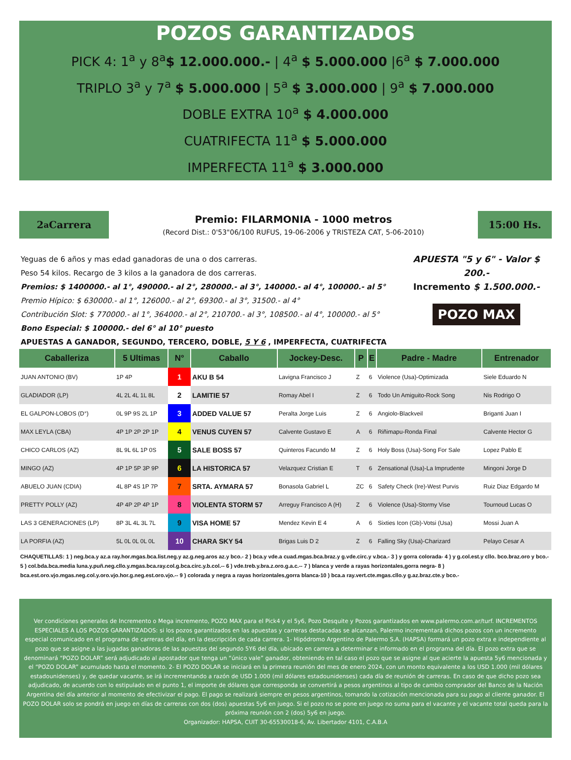POZOS GARANTIZADOS
PICK 4: 1<sup>a</sup> y 8<sup>a</sup>$ 12.000.000.- | 4<sup>a</sup> $ 5.000.000 |6<sup>a</sup> $ 7.000.000
TRIPLO 3<sup>a</sup> y 7<sup>a</sup> $ 5.000.000 | 5<sup>a</sup> $ 3.000.000 | 9<sup>a</sup> $ 7.000.000
DOBLE EXTRA 10<sup>a</sup> $ 4.000.000
CUATRIFECTA 11<sup>a</sup> $ 5.000.000
IMPERFECTA 11<sup>a</sup> $ 3.000.000
2 <sup>a</sup> Carrera
Premio: FILARMONIA - 1000 metros
(Record Dist.: 0'53"06/100 RUFUS, 19-06-2006 y TRISTEZA CAT, 5-06-2010)
15:00 Hs.
Yeguas de 6 años y mas edad ganadoras de una o dos carreras.
Peso 54 kilos. Recargo de 3 kilos a la ganadora de dos carreras.
Premios: $ 1400000.- al 1°, 490000.- al 2°, 280000.- al 3°, 140000.- al 4°, 100000.- al 5°
Premio Hípico: $ 630000.- al 1°, 126000.- al 2°, 69300.- al 3°, 31500.- al 4°
Contribución Slot: $ 770000.- al 1°, 364000.- al 2°, 210700.- al 3°, 108500.- al 4°, 100000.- al 5°
Bono Especial: $ 100000.- del 6° al 10° puesto
APUESTAS A GANADOR, SEGUNDO, TERCERO, DOBLE, 5 Y 6 , IMPERFECTA, CUATRIFECTA
APUESTA "5 y 6" - Valor $ 200.-
Incremento $ 1.500.000.-
POZO MAX
| Caballeriza | 5 Ultimas | N° | Caballo | Jockey-Desc. | P | E | Padre - Madre | Entrenador |
| --- | --- | --- | --- | --- | --- | --- | --- | --- |
| JUAN ANTONIO (BV) | 1P 4P | 1 | AKU B 54 | Lavigna Francisco J | Z | 6 | Violence (Usa)-Optimizada | Siele Eduardo N |
| GLADIADOR (LP) | 4L 2L 4L 1L 8L | 2 | LAMITIE 57 | Romay Abel I | Z | 6 | Todo Un Amiguito-Rock Song | Nis Rodrigo O |
| EL GALPON-LOBOS (D°) | 0L 9P 9S 2L 1P | 3 | ADDED VALUE 57 | Peralta Jorge Luis | Z | 6 | Angiolo-Blackveil | Briganti Juan I |
| MAX LEYLA (CBA) | 4P 1P 2P 2P 1P | 4 | VENUS CUYEN 57 | Calvente Gustavo E | A | 6 | Riñimapu-Ronda Final | Calvente Hector G |
| CHICO CARLOS (AZ) | 8L 9L 6L 1P 0S | 5 | SALE BOSS 57 | Quinteros Facundo M | Z | 6 | Holy Boss (Usa)-Song For Sale | Lopez Pablo E |
| MINGO (AZ) | 4P 1P 5P 3P 9P | 6 | LA HISTORICA 57 | Velazquez Cristian E | T | 6 | Zensational (Usa)-La Imprudente | Mingoni Jorge D |
| ABUELO JUAN (CDIA) | 4L 8P 4S 1P 7P | 7 | SRTA. AYMARA 57 | Bonasola Gabriel L | ZC | 6 | Safety Check (Ire)-West Purvis | Ruiz Diaz Edgardo M |
| PRETTY POLLY (AZ) | 4P 4P 2P 4P 1P | 8 | VIOLENTA STORM 57 | Arreguy Francisco A (H) | Z | 6 | Violence (Usa)-Stormy Vise | Tournoud Lucas O |
| LAS 3 GENERACIONES (LP) | 8P 3L 4L 3L 7L | 9 | VISA HOME 57 | Mendez Kevin E 4 | A | 6 | Sixties Icon (Gb)-Votsi (Usa) | Mossi Juan A |
| LA PORFIA (AZ) | 5L 0L 0L 0L 0L | 10 | CHARA SKY 54 | Brigas Luis D 2 | Z | 6 | Falling Sky (Usa)-Charizard | Pelayo Cesar A |
CHAQUETILLAS: 1 ) neg.bca.y az.a ray.hor.mgas.bca.list.neg.y az.g.neg.aros az.y bco.- 2 ) bca.y vde.a cuad.mgas.bca.braz.y g.vde.circ.y v.bca.- 3 ) y gorra colorada- 4 ) y g.col.est.y cllo. bco.braz.oro y bco.- 5 ) col.bda.bca.media luna.y.puñ.neg.cllo.y.mgas.bca.ray.col.g.bca.circ.y.b.col.-- 6 ) vde.treb.y.bra.z.oro.g.a.c.-- 7 ) blanca y verde a rayas horizontales,gorra negra- 8 ) bca.est.oro.vjo.mgas.neg.col.y.oro.vjo.hor.g.neg.est.oro.vjo.-- 9 ) colorada y negra a rayas horizontales,gorra blanca-10 ) bca.a ray.vert.cte.mgas.cllo.y g.az.braz.cte.y bco.-
Ver condiciones generales de Incremento o Mega incremento, POZO MAX para el Pick4 y el 5y6, Pozo Desquite y Pozos garantizados en www.palermo.com.ar/turf. INCREMENTOS ESPECIALES A LOS POZOS GARANTIZADOS: si los pozos garantizados en las apuestas y carreras destacadas se alcanzan, Palermo incrementará dichos pozos con un incremento especial comunicado en el programa de carreras del día, en la descripción de cada carrera. 1- Hipódromo Argentino de Palermo S.A. (HAPSA) formará un pozo extra e independiente al pozo que se asigne a las jugadas ganadoras de las apuestas del segundo 5Y6 del día, ubicado en carrera a determinar e informado en el programa del día. El pozo extra que se denominará “POZO DOLAR” será adjudicado al apostador que tenga un “único vale” ganador, obteniendo en tal caso el pozo que se asigne al que acierte la apuesta 5y6 mencionada y el “POZO DOLAR” acumulado hasta el momento. 2- El POZO DOLAR se iniciará en la primera reunión del mes de enero 2024, con un monto equivalente a los USD 1.000 (mil dólares estadounidenses) y, de quedar vacante, se irá incrementando a razón de USD 1.000 (mil dólares estadounidenses) cada día de reunión de carreras. En caso de que dicho pozo sea adjudicado, de acuerdo con lo estipulado en el punto 1, el importe de dólares que corresponda se convertirá a pesos argentinos al tipo de cambio comprador del Banco de la Nación Argentina del día anterior al momento de efectivizar el pago. El pago se realizará siempre en pesos argentinos, tomando la cotización mencionada para su pago al cliente ganador. El POZO DOLAR solo se pondrá en juego en días de carreras con dos (dos) apuestas 5y6 en juego. Si el pozo no se pone en juego no suma para el vacante y el vacante total queda para la próxima reunión con 2 (dos) 5y6 en juego.
Organizador: HAPSA, CUIT 30-65530018-6, Av. Libertador 4101, C.A.B.A